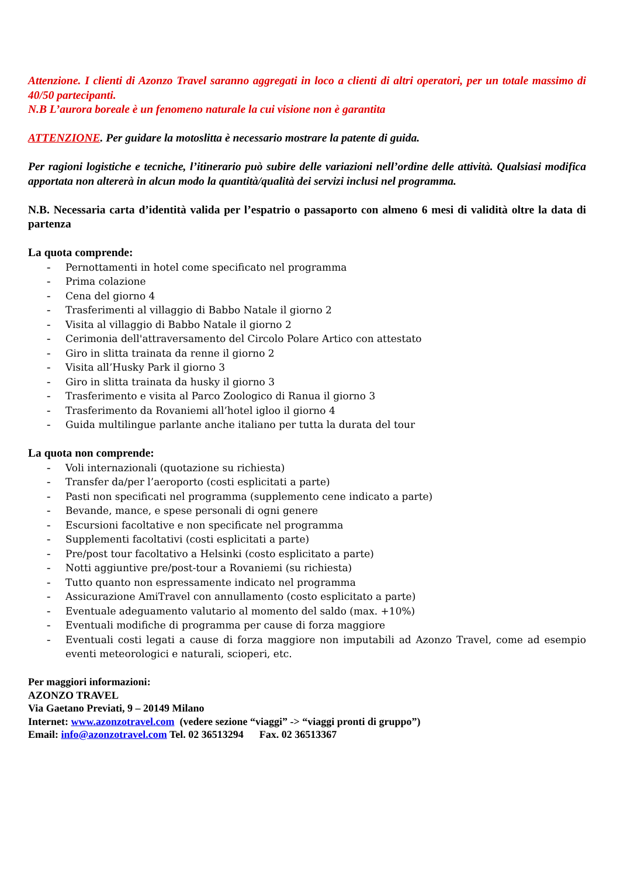Attenzione. I clienti di Azonzo Travel saranno aggregati in loco a clienti di altri operatori, per un totale massimo di 40/50 partecipanti.
N.B L’aurora boreale è un fenomeno naturale la cui visione non è garantita
ATTENZIONE. Per guidare la motoslitta è necessario mostrare la patente di guida.
Per ragioni logistiche e tecniche, l’itinerario può subire delle variazioni nell’ordine delle attività. Qualsiasi modifica apportata non altererà in alcun modo la quantità/qualità dei servizi inclusi nel programma.
N.B. Necessaria carta d’identità valida per l’espatrio o passaporto con almeno 6 mesi di validità oltre la data di partenza
La quota comprende:
- Pernottamenti in hotel come specificato nel programma
- Prima colazione
- Cena del giorno 4
- Trasferimenti al villaggio di Babbo Natale il giorno 2
- Visita al villaggio di Babbo Natale il giorno 2
- Cerimonia dell'attraversamento del Circolo Polare Artico con attestato
- Giro in slitta trainata da renne il giorno 2
- Visita all’Husky Park il giorno 3
- Giro in slitta trainata da husky il giorno 3
- Trasferimento e visita al Parco Zoologico di Ranua il giorno 3
- Trasferimento da Rovaniemi all’hotel igloo il giorno 4
- Guida multilingue parlante anche italiano per tutta la durata del tour
La quota non comprende:
- Voli internazionali (quotazione su richiesta)
- Transfer da/per l’aeroporto (costi esplicitati a parte)
- Pasti non specificati nel programma (supplemento cene indicato a parte)
- Bevande, mance, e spese personali di ogni genere
- Escursioni facoltative e non specificate nel programma
- Supplementi facoltativi (costi esplicitati a parte)
- Pre/post tour facoltativo a Helsinki (costo esplicitato a parte)
- Notti aggiuntive pre/post-tour a Rovaniemi (su richiesta)
- Tutto quanto non espressamente indicato nel programma
- Assicurazione AmiTravel con annullamento (costo esplicitato a parte)
- Eventuale adeguamento valutario al momento del saldo (max. +10%)
- Eventuali modifiche di programma per cause di forza maggiore
- Eventuali costi legati a cause di forza maggiore non imputabili ad Azonzo Travel, come ad esempio eventi meteorologici e naturali, scioperi, etc.
Per maggiori informazioni:
AZONZO TRAVEL
Via Gaetano Previati, 9 – 20149 Milano
Internet: www.azonzotravel.com (vedere sezione “viaggi” -> “viaggi pronti di gruppo”)
Email: info@azonzotravel.com Tel. 02 36513294 Fax. 02 36513367